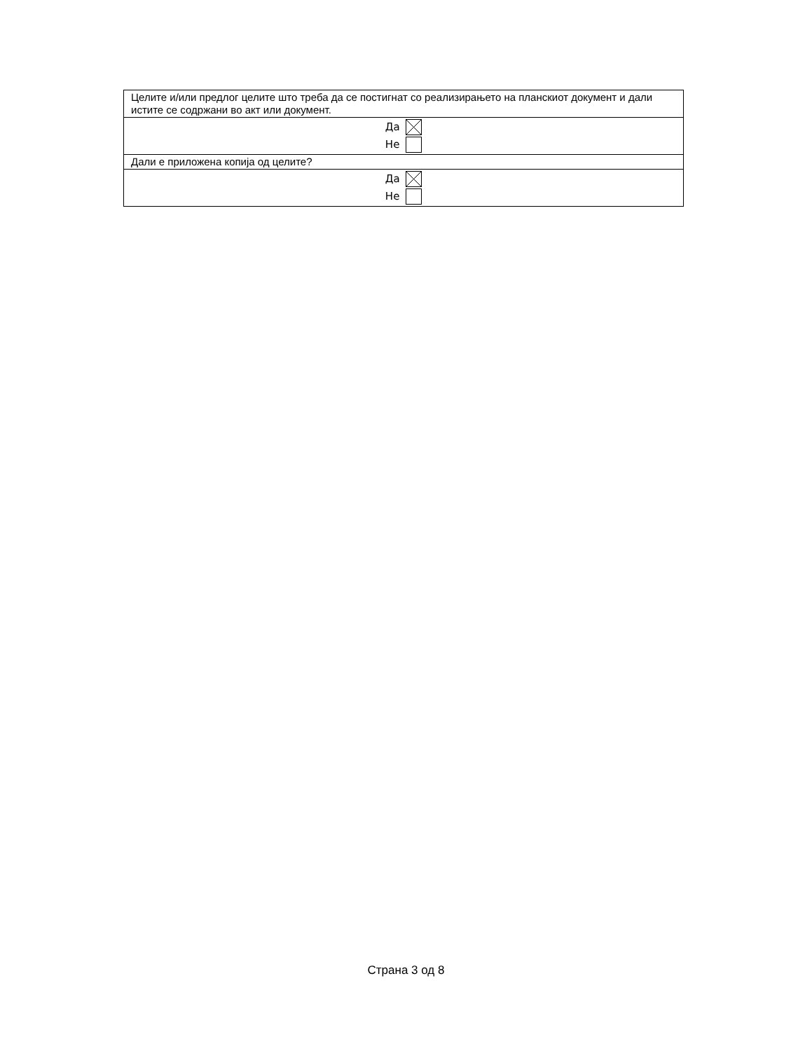| Целите и/или предлог целите што треба да се постигнат со реализирањето на планскиот документ и дали истите се содржани во акт или документ. |
| Да Не |
| Дали е приложена копија од целите? |
| Да Не |
Страна 3 од 8